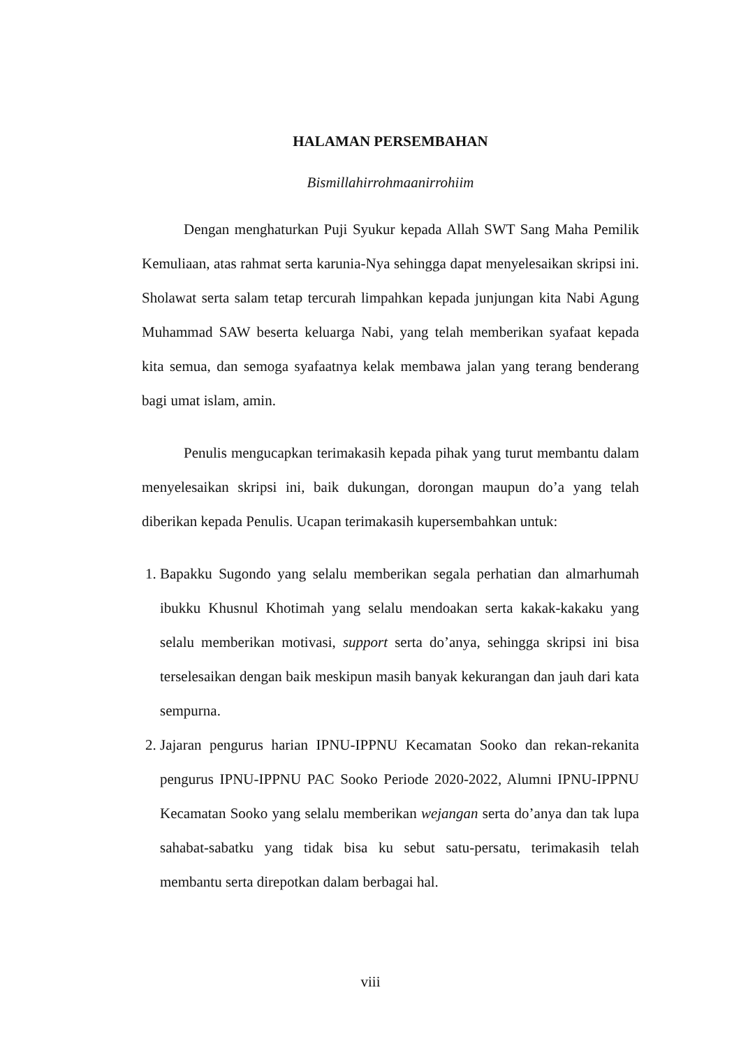HALAMAN PERSEMBAHAN
Bismillahirrohmaanirrohiim
Dengan menghaturkan Puji Syukur kepada Allah SWT Sang Maha Pemilik Kemuliaan, atas rahmat serta karunia-Nya sehingga dapat menyelesaikan skripsi ini. Sholawat serta salam tetap tercurah limpahkan kepada junjungan kita Nabi Agung Muhammad SAW beserta keluarga Nabi, yang telah memberikan syafaat kepada kita semua, dan semoga syafaatnya kelak membawa jalan yang terang benderang bagi umat islam, amin.
Penulis mengucapkan terimakasih kepada pihak yang turut membantu dalam menyelesaikan skripsi ini, baik dukungan, dorongan maupun do’a yang telah diberikan kepada Penulis. Ucapan terimakasih kupersembahkan untuk:
1. Bapakku Sugondo yang selalu memberikan segala perhatian dan almarhumah ibukku Khusnul Khotimah yang selalu mendoakan serta kakak-kakaku yang selalu memberikan motivasi, support serta do’anya, sehingga skripsi ini bisa terselesaikan dengan baik meskipun masih banyak kekurangan dan jauh dari kata sempurna.
2. Jajaran pengurus harian IPNU-IPPNU Kecamatan Sooko dan rekan-rekanita pengurus IPNU-IPPNU PAC Sooko Periode 2020-2022, Alumni IPNU-IPPNU Kecamatan Sooko yang selalu memberikan wejangan serta do’anya dan tak lupa sahabat-sabatku yang tidak bisa ku sebut satu-persatu, terimakasih telah membantu serta direpotkan dalam berbagai hal.
viii